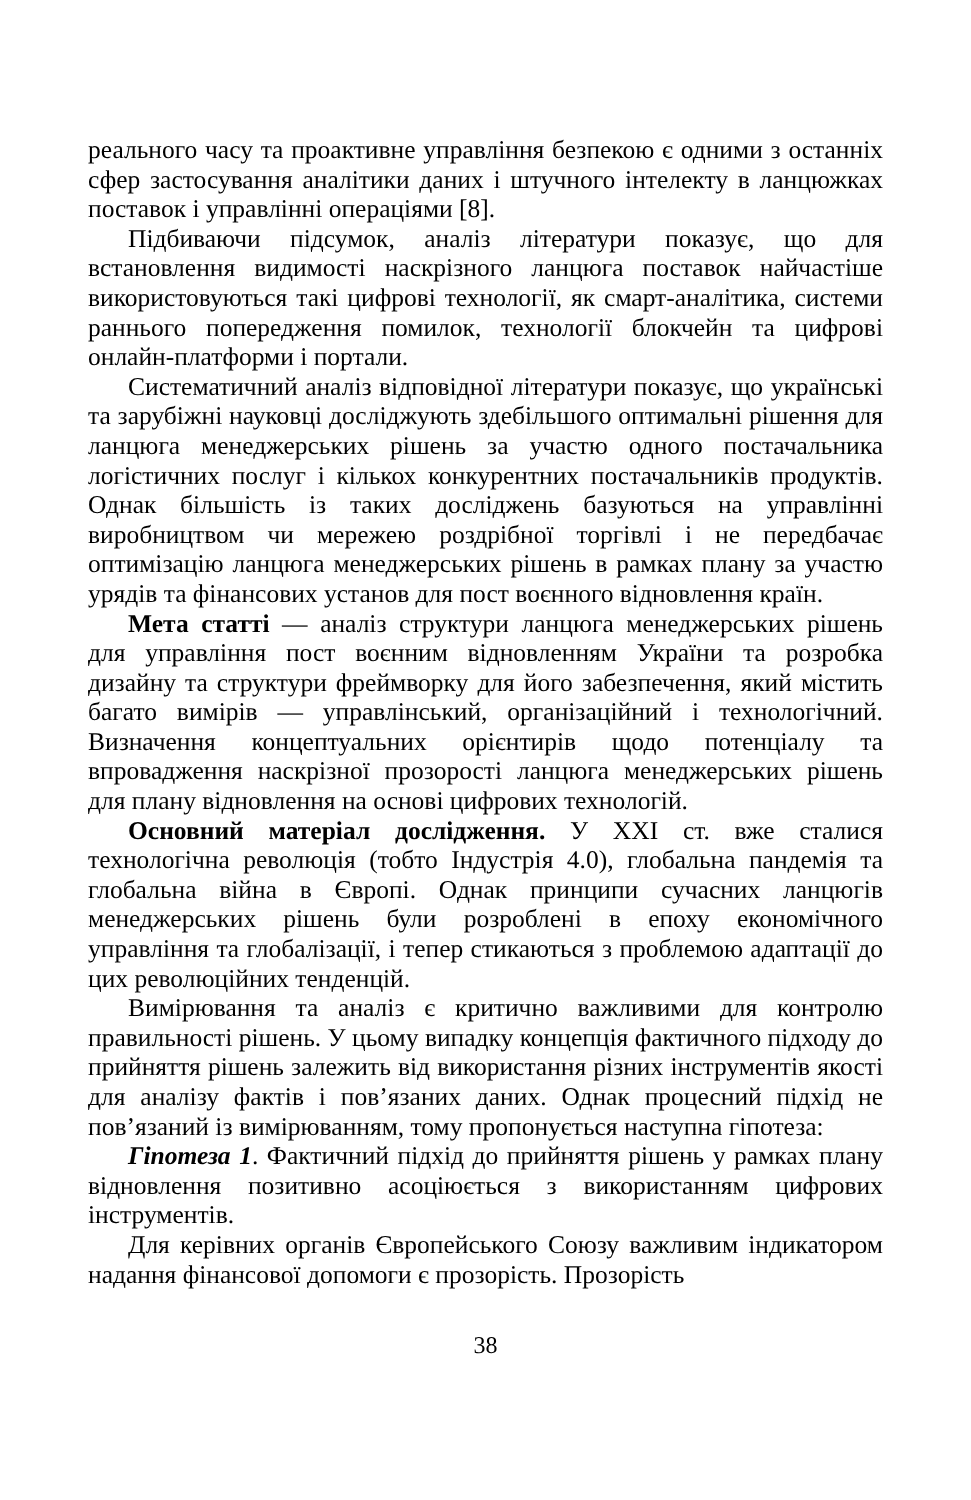реального часу та проактивне управління безпекою є одними з останніх сфер застосування аналітики даних і штучного інтелекту в ланцюжках поставок і управлінні операціями [8].
Підбиваючи підсумок, аналіз літератури показує, що для встановлення видимості наскрізного ланцюга поставок найчастіше використовуються такі цифрові технології, як смарт-аналітика, системи раннього попередження помилок, технології блокчейн та цифрові онлайн-платформи і портали.
Систематичний аналіз відповідної літератури показує, що українські та зарубіжні науковці досліджують здебільшого оптимальні рішення для ланцюга менеджерських рішень за участю одного постачальника логістичних послуг і кількох конкурентних постачальників продуктів. Однак більшість із таких досліджень базуються на управлінні виробництвом чи мережею роздрібної торгівлі і не передбачає оптимізацію ланцюга менеджерських рішень в рамках плану за участю урядів та фінансових установ для пост воєнного відновлення країн.
Мета статті — аналіз структури ланцюга менеджерських рішень для управління пост воєнним відновленням України та розробка дизайну та структури фреймворку для його забезпечення, який містить багато вимірів — управлінський, організаційний і технологічний. Визначення концептуальних орієнтирів щодо потенціалу та впровадження наскрізної прозорості ланцюга менеджерських рішень для плану відновлення на основі цифрових технологій.
Основний матеріал дослідження. У XXI ст. вже сталися технологічна революція (тобто Індустрія 4.0), глобальна пандемія та глобальна війна в Європі. Однак принципи сучасних ланцюгів менеджерських рішень були розроблені в епоху економічного управління та глобалізації, і тепер стикаються з проблемою адаптації до цих революційних тенденцій.
Вимірювання та аналіз є критично важливими для контролю правильності рішень. У цьому випадку концепція фактичного підходу до прийняття рішень залежить від використання різних інструментів якості для аналізу фактів і пов’язаних даних. Однак процесний підхід не пов’язаний із вимірюванням, тому пропонується наступна гіпотеза:
Гіпотеза 1. Фактичний підхід до прийняття рішень у рамках плану відновлення позитивно асоціюється з використанням цифрових інструментів.
Для керівних органів Європейського Союзу важливим індикатором надання фінансової допомоги є прозорість. Прозорість
38